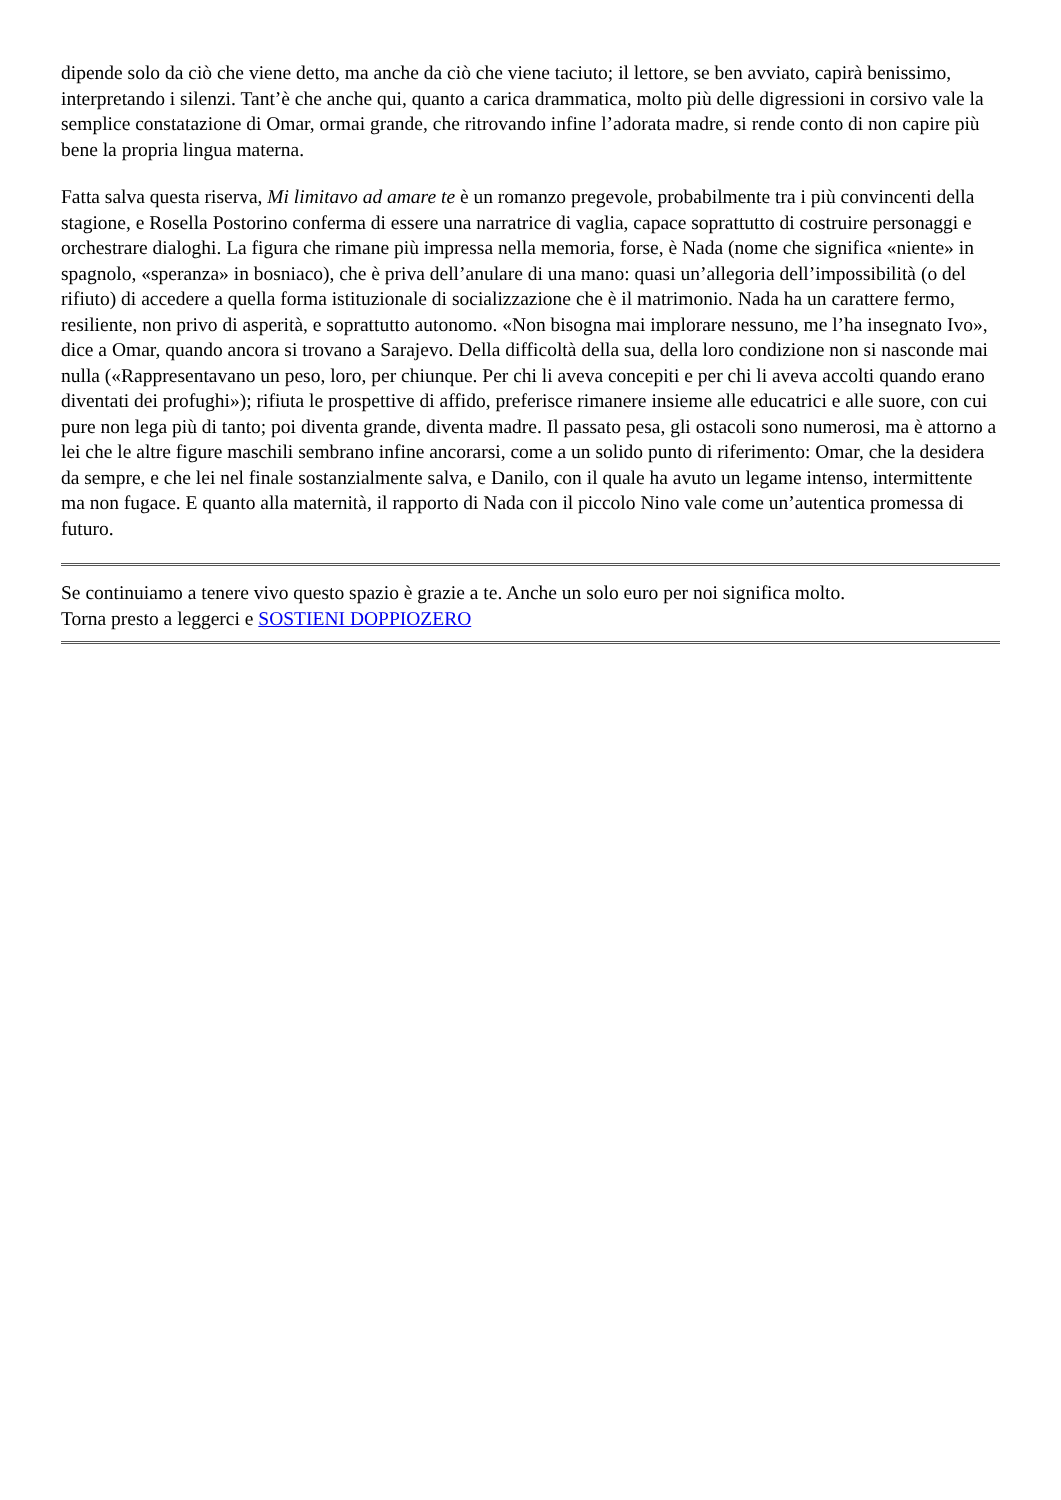dipende solo da ciò che viene detto, ma anche da ciò che viene taciuto; il lettore, se ben avviato, capirà benissimo, interpretando i silenzi. Tant’è che anche qui, quanto a carica drammatica, molto più delle digressioni in corsivo vale la semplice constatazione di Omar, ormai grande, che ritrovando infine l’adorata madre, si rende conto di non capire più bene la propria lingua materna.
Fatta salva questa riserva, Mi limitavo ad amare te è un romanzo pregevole, probabilmente tra i più convincenti della stagione, e Rosella Postorino conferma di essere una narratrice di vaglia, capace soprattutto di costruire personaggi e orchestrare dialoghi. La figura che rimane più impressa nella memoria, forse, è Nada (nome che significa «niente» in spagnolo, «speranza» in bosniaco), che è priva dell’anulare di una mano: quasi un’allegoria dell’impossibilità (o del rifiuto) di accedere a quella forma istituzionale di socializzazione che è il matrimonio. Nada ha un carattere fermo, resiliente, non privo di asperità, e soprattutto autonomo. «Non bisogna mai implorare nessuno, me l’ha insegnato Ivo», dice a Omar, quando ancora si trovano a Sarajevo. Della difficoltà della sua, della loro condizione non si nasconde mai nulla («Rappresentavano un peso, loro, per chiunque. Per chi li aveva concepiti e per chi li aveva accolti quando erano diventati dei profughi»); rifiuta le prospettive di affido, preferisce rimanere insieme alle educatrici e alle suore, con cui pure non lega più di tanto; poi diventa grande, diventa madre. Il passato pesa, gli ostacoli sono numerosi, ma è attorno a lei che le altre figure maschili sembrano infine ancorarsi, come a un solido punto di riferimento: Omar, che la desidera da sempre, e che lei nel finale sostanzialmente salva, e Danilo, con il quale ha avuto un legame intenso, intermittente ma non fugace. E quanto alla maternità, il rapporto di Nada con il piccolo Nino vale come un’autentica promessa di futuro.
Se continuiamo a tenere vivo questo spazio è grazie a te. Anche un solo euro per noi significa molto.
Torna presto a leggerci e SOSTIENI DOPPIOZERO